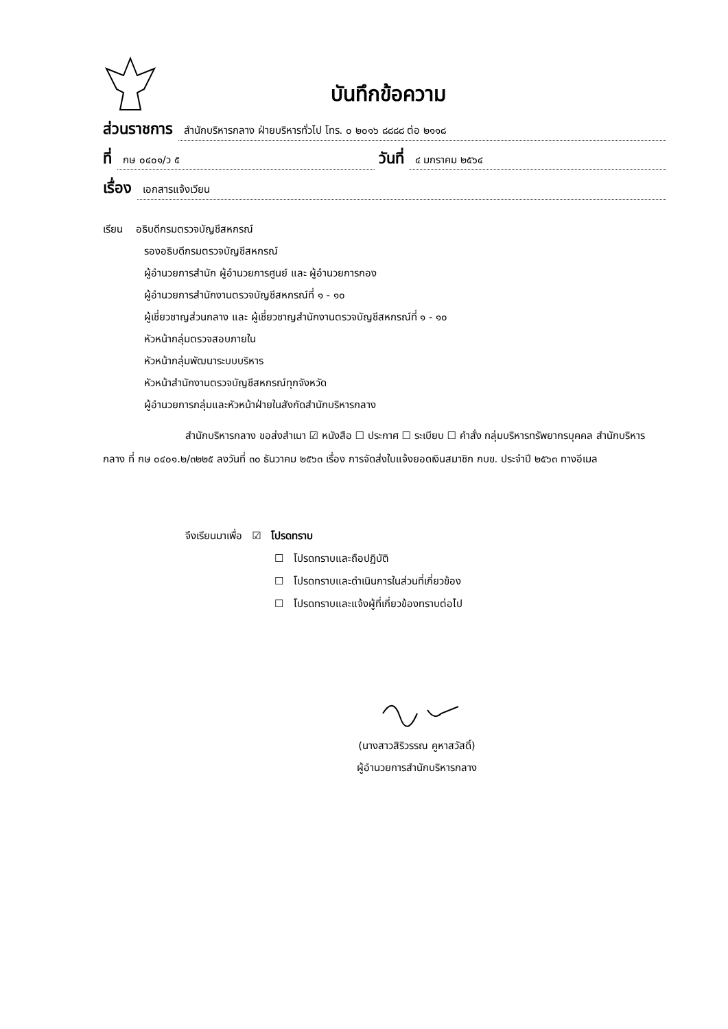บันทึกข้อความ
ส่วนราชการ สำนักบริหารกลาง ฝ่ายบริหารทั่วไป โทร. ๐ ๒๐๑๖ ๘๘๘๘ ต่อ ๒๑๑๘
ที่ กษ ๐๔๐๑/ว ๕ วันที่ ๔ มกราคม ๒๕๖๔
เรื่อง เอกสารแจ้งเวียน
เรียน อธิบดีกรมตรวจบัญชีสหกรณ์
รองอธิบดีกรมตรวจบัญชีสหกรณ์
ผู้อำนวยการสำนัก ผู้อำนวยการศูนย์ และ ผู้อำนวยการกอง
ผู้อำนวยการสำนักงานตรวจบัญชีสหกรณ์ที่ ๑ - ๑๐
ผู้เชี่ยวชาญส่วนกลาง และ ผู้เชี่ยวชาญสำนักงานตรวจบัญชีสหกรณ์ที่ ๑ - ๑๐
หัวหน้ากลุ่มตรวจสอบภายใน
หัวหน้ากลุ่มพัฒนาระบบบริหาร
หัวหน้าสำนักงานตรวจบัญชีสหกรณ์ทุกจังหวัด
ผู้อำนวยการกลุ่มและหัวหน้าฝ่ายในสังกัดสำนักบริหารกลาง
สำนักบริหารกลาง ขอส่งสำเนา ☑ หนังสือ ☐ ประกาศ ☐ ระเบียบ ☐ คำสั่ง กลุ่มบริหารทรัพยากรบุคคล สำนักบริหารกลาง ที่ กษ ๐๔๐๑.๒/๓๒๒๕ ลงวันที่ ๓๐ ธันวาคม ๒๕๖๓ เรื่อง การจัดส่งใบแจ้งยอดเงินสมาชิก กบข. ประจำปี ๒๕๖๓ ทางอีเมล
จึงเรียนมาเพื่อ ☑ โปรดทราบ
☐ โปรดทราบและถือปฏิบัติ
☐ โปรดทราบและดำเนินการในส่วนที่เกี่ยวข้อง
☐ โปรดทราบและแจ้งผู้ที่เกี่ยวข้องทราบต่อไป
(นางสาวสิริวรรณ คูหาสวัสดิ์)
ผู้อำนวยการสำนักบริหารกลาง